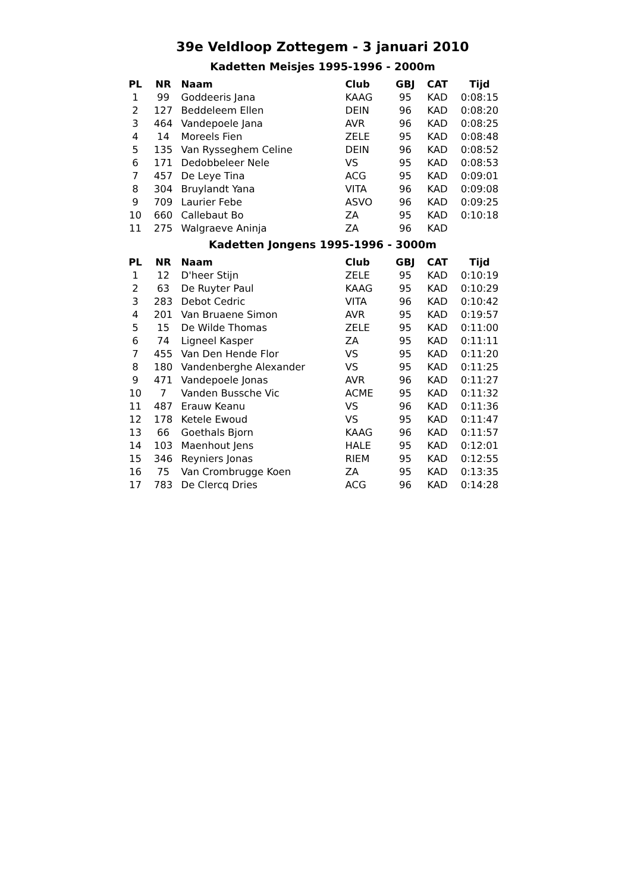39e Veldloop Zottegem - 3 januari 2010
Kadetten Meisjes 1995-1996 - 2000m
| PL | NR | Naam | Club | GBJ | CAT | Tijd |
| --- | --- | --- | --- | --- | --- | --- |
| 1 | 99 | Goddeeris Jana | KAAG | 95 | KAD | 0:08:15 |
| 2 | 127 | Beddeleem Ellen | DEIN | 96 | KAD | 0:08:20 |
| 3 | 464 | Vandepoele Jana | AVR | 96 | KAD | 0:08:25 |
| 4 | 14 | Moreels Fien | ZELE | 95 | KAD | 0:08:48 |
| 5 | 135 | Van Rysseghem Celine | DEIN | 96 | KAD | 0:08:52 |
| 6 | 171 | Dedobbeleer Nele | VS | 95 | KAD | 0:08:53 |
| 7 | 457 | De Leye Tina | ACG | 95 | KAD | 0:09:01 |
| 8 | 304 | Bruylandt Yana | VITA | 96 | KAD | 0:09:08 |
| 9 | 709 | Laurier Febe | ASVO | 96 | KAD | 0:09:25 |
| 10 | 660 | Callebaut Bo | ZA | 95 | KAD | 0:10:18 |
| 11 | 275 | Walgraeve Aninja | ZA | 96 | KAD | |
Kadetten Jongens 1995-1996 - 3000m
| PL | NR | Naam | Club | GBJ | CAT | Tijd |
| --- | --- | --- | --- | --- | --- | --- |
| 1 | 12 | D'heer Stijn | ZELE | 95 | KAD | 0:10:19 |
| 2 | 63 | De Ruyter Paul | KAAG | 95 | KAD | 0:10:29 |
| 3 | 283 | Debot Cedric | VITA | 96 | KAD | 0:10:42 |
| 4 | 201 | Van Bruaene Simon | AVR | 95 | KAD | 0:19:57 |
| 5 | 15 | De Wilde Thomas | ZELE | 95 | KAD | 0:11:00 |
| 6 | 74 | Ligneel Kasper | ZA | 95 | KAD | 0:11:11 |
| 7 | 455 | Van Den Hende Flor | VS | 95 | KAD | 0:11:20 |
| 8 | 180 | Vandenberghe Alexander | VS | 95 | KAD | 0:11:25 |
| 9 | 471 | Vandepoele Jonas | AVR | 96 | KAD | 0:11:27 |
| 10 | 7 | Vanden Bussche Vic | ACME | 95 | KAD | 0:11:32 |
| 11 | 487 | Erauw Keanu | VS | 96 | KAD | 0:11:36 |
| 12 | 178 | Ketele Ewoud | VS | 95 | KAD | 0:11:47 |
| 13 | 66 | Goethals Bjorn | KAAG | 96 | KAD | 0:11:57 |
| 14 | 103 | Maenhout Jens | HALE | 95 | KAD | 0:12:01 |
| 15 | 346 | Reyniers Jonas | RIEM | 95 | KAD | 0:12:55 |
| 16 | 75 | Van Crombrugge Koen | ZA | 95 | KAD | 0:13:35 |
| 17 | 783 | De Clercq Dries | ACG | 96 | KAD | 0:14:28 |